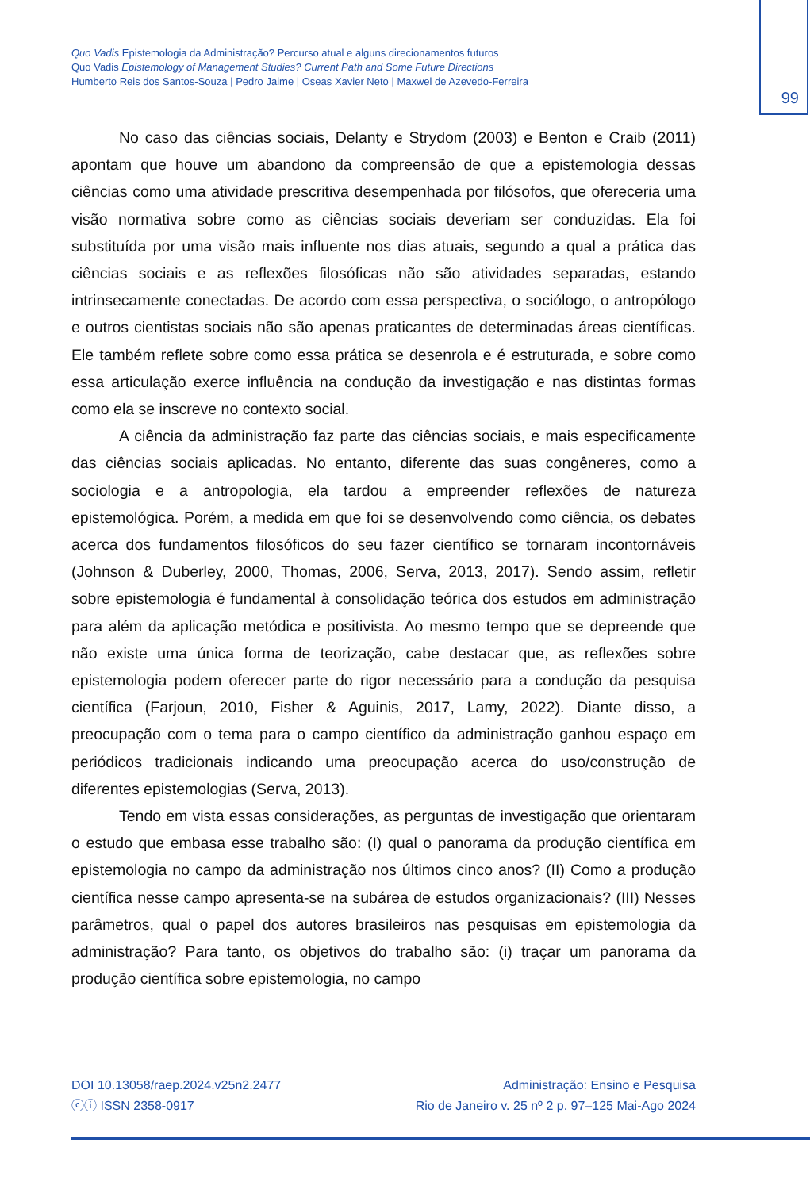Quo Vadis Epistemologia da Administração? Percurso atual e alguns direcionamentos futuros
Quo Vadis Epistemology of Management Studies? Current Path and Some Future Directions
Humberto Reis dos Santos-Souza | Pedro Jaime | Oseas Xavier Neto | Maxwel de Azevedo-Ferreira
99
No caso das ciências sociais, Delanty e Strydom (2003) e Benton e Craib (2011) apontam que houve um abandono da compreensão de que a epistemologia dessas ciências como uma atividade prescritiva desempenhada por filósofos, que ofereceria uma visão normativa sobre como as ciências sociais deveriam ser conduzidas. Ela foi substituída por uma visão mais influente nos dias atuais, segundo a qual a prática das ciências sociais e as reflexões filosóficas não são atividades separadas, estando intrinsecamente conectadas. De acordo com essa perspectiva, o sociólogo, o antropólogo e outros cientistas sociais não são apenas praticantes de determinadas áreas científicas. Ele também reflete sobre como essa prática se desenrola e é estruturada, e sobre como essa articulação exerce influência na condução da investigação e nas distintas formas como ela se inscreve no contexto social.
A ciência da administração faz parte das ciências sociais, e mais especificamente das ciências sociais aplicadas. No entanto, diferente das suas congêneres, como a sociologia e a antropologia, ela tardou a empreender reflexões de natureza epistemológica. Porém, a medida em que foi se desenvolvendo como ciência, os debates acerca dos fundamentos filosóficos do seu fazer científico se tornaram incontornáveis (Johnson & Duberley, 2000, Thomas, 2006, Serva, 2013, 2017). Sendo assim, refletir sobre epistemologia é fundamental à consolidação teórica dos estudos em administração para além da aplicação metódica e positivista. Ao mesmo tempo que se depreende que não existe uma única forma de teorização, cabe destacar que, as reflexões sobre epistemologia podem oferecer parte do rigor necessário para a condução da pesquisa científica (Farjoun, 2010, Fisher & Aguinis, 2017, Lamy, 2022). Diante disso, a preocupação com o tema para o campo científico da administração ganhou espaço em periódicos tradicionais indicando uma preocupação acerca do uso/construção de diferentes epistemologias (Serva, 2013).
Tendo em vista essas considerações, as perguntas de investigação que orientaram o estudo que embasa esse trabalho são: (I) qual o panorama da produção científica em epistemologia no campo da administração nos últimos cinco anos? (II) Como a produção científica nesse campo apresenta-se na subárea de estudos organizacionais? (III) Nesses parâmetros, qual o papel dos autores brasileiros nas pesquisas em epistemologia da administração? Para tanto, os objetivos do trabalho são: (i) traçar um panorama da produção científica sobre epistemologia, no campo
DOI 10.13058/raep.2024.v25n2.2477
ⓒⓘ ISSN 2358-0917
Administração: Ensino e Pesquisa
Rio de Janeiro v. 25 nº 2 p. 97–125 Mai-Ago 2024